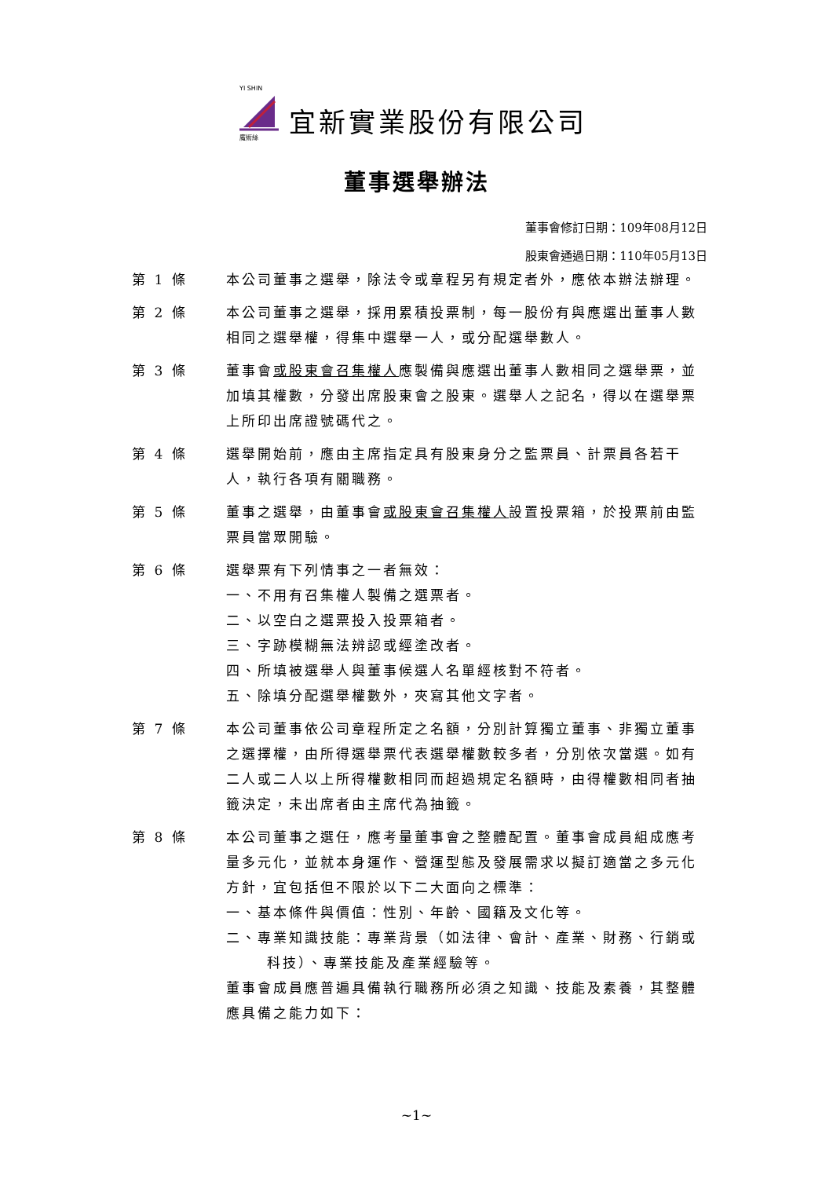YI SHIN
魔術絲
宜新實業股份有限公司
董事選舉辦法
董事會修訂日期：109年08月12日
股東會通過日期：110年05月13日
第 1 條 本公司董事之選舉，除法令或章程另有規定者外，應依本辦法辦理。
第 2 條 本公司董事之選舉，採用累積投票制，每一股份有與應選出董事人數相同之選舉權，得集中選舉一人，或分配選舉數人。
第 3 條 董事會或股東會召集權人應製備與應選出董事人數相同之選舉票，並加填其權數，分發出席股東會之股東。選舉人之記名，得以在選舉票上所印出席證號碼代之。
第 4 條 選舉開始前，應由主席指定具有股東身分之監票員、計票員各若干人，執行各項有關職務。
第 5 條 董事之選舉，由董事會或股東會召集權人設置投票箱，於投票前由監票員當眾開驗。
第 6 條 選舉票有下列情事之一者無效：
一、不用有召集權人製備之選票者。
二、以空白之選票投入投票箱者。
三、字跡模糊無法辨認或經塗改者。
四、所填被選舉人與董事候選人名單經核對不符者。
五、除填分配選舉權數外，夾寫其他文字者。
第 7 條 本公司董事依公司章程所定之名額，分別計算獨立董事、非獨立董事之選擇權，由所得選舉票代表選舉權數較多者，分別依次當選。如有二人或二人以上所得權數相同而超過規定名額時，由得權數相同者抽籤決定，未出席者由主席代為抽籤。
第 8 條 本公司董事之選任，應考量董事會之整體配置。董事會成員組成應考量多元化，並就本身運作、營運型態及發展需求以擬訂適當之多元化方針，宜包括但不限於以下二大面向之標準：
一、基本條件與價值：性別、年齡、國籍及文化等。
二、專業知識技能：專業背景（如法律、會計、產業、財務、行銷或科技）、專業技能及產業經驗等。
董事會成員應普遍具備執行職務所必須之知識、技能及素養，其整體應具備之能力如下：
~1~